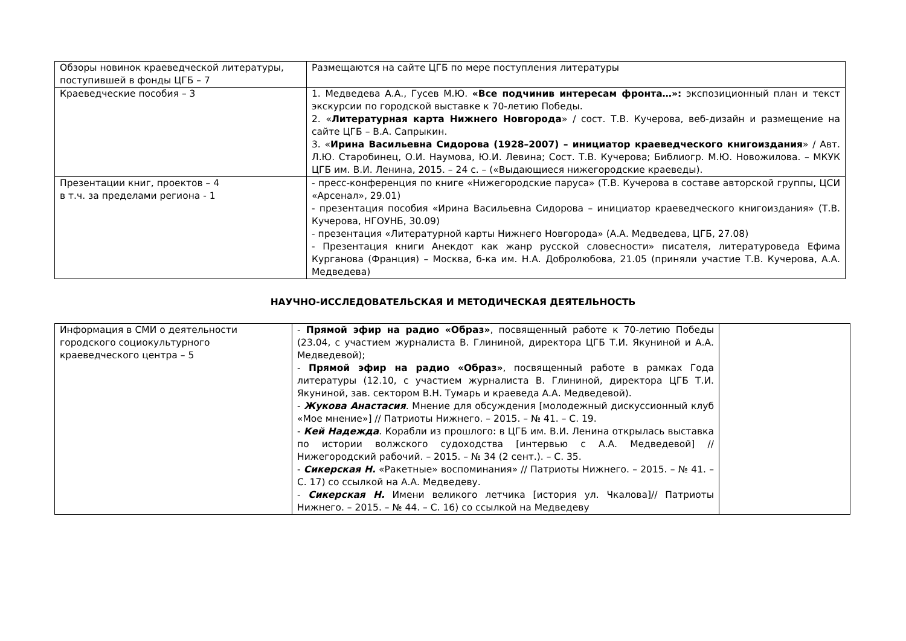| Обзоры новинок краеведческой литературы, поступившей в фонды ЦГБ – 7 | Размещаются на сайте ЦГБ по мере поступления литературы |
| Краеведческие пособия – 3 | 1. Медведева А.А., Гусев М.Ю. «Все подчинив интересам фронта…»: экспозиционный план и текст экскурсии по городской выставке к 70-летию Победы. 2. « Литературная карта Нижнего Новгорода » / сост. Т.В. Кучерова, веб-дизайн и размещение на сайте ЦГБ – В.А. Сапрыкин. 3. « Ирина Васильевна Сидорова (1928–2007) – инициатор краеведческого книгоиздания » / Авт. Л.Ю. Старобинец, О.И. Наумова, Ю.И. Левина; Сост. Т.В. Кучерова; Библиогр. М.Ю. Новожилова. – МКУК ЦГБ им. В.И. Ленина, 2015. – 24 с. – («Выдающиеся нижегородские краеведы). |
| Презентации книг, проектов – 4 в т.ч. за пределами региона - 1 | - пресс-конференция по книге «Нижегородские паруса» (Т.В. Кучерова в составе авторской группы, ЦСИ «Арсенал», 29.01) - презентация пособия «Ирина Васильевна Сидорова – инициатор краеведческого книгоиздания» (Т.В. Кучерова, НГОУНБ, 30.09) - презентация «Литературной карты Нижнего Новгорода» (А.А. Медведева, ЦГБ, 27.08) - Презентация книги Анекдот как жанр русской словесности» писателя, литературоведа Ефима Курганова (Франция) – Москва, б-ка им. Н.А. Добролюбова, 21.05 (приняли участие Т.В. Кучерова, А.А. Медведева) |
НАУЧНО-ИССЛЕДОВАТЕЛЬСКАЯ И МЕТОДИЧЕСКАЯ ДЕЯТЕЛЬНОСТЬ
| Информация в СМИ о деятельности городского социокультурного краеведческого центра – 5 | - Прямой эфир на радио «Образ» , посвященный работе к 70-летию Победы (23.04, с участием журналиста В. Глининой, директора ЦГБ Т.И. Якуниной и А.А. Медведевой); - Прямой эфир на радио «Образ» , посвященный работе в рамках Года литературы (12.10, с участием журналиста В. Глининой, директора ЦГБ Т.И. Якуниной, зав. сектором В.Н. Тумарь и краеведа А.А. Медведевой). - Жукова Анастасия . Мнение для обсуждения [молодежный дискуссионный клуб «Мое мнение»] // Патриоты Нижнего. – 2015. – № 41. – С. 19. - Кей Надежда . Корабли из прошлого: в ЦГБ им. В.И. Ленина открылась выставка по истории волжского судоходства [интервью с А.А. Медведевой] // Нижегородский рабочий. – 2015. – № 34 (2 сент.). – С. 35. - Сикерская Н. «Ракетные» воспоминания» // Патриоты Нижнего. – 2015. – № 41. – С. 17) со ссылкой на А.А. Медведеву. - Сикерская Н. Имени великого летчика [история ул. Чкалова]// Патриоты Нижнего. – 2015. – № 44. – С. 16) со ссылкой на Медведеву | |